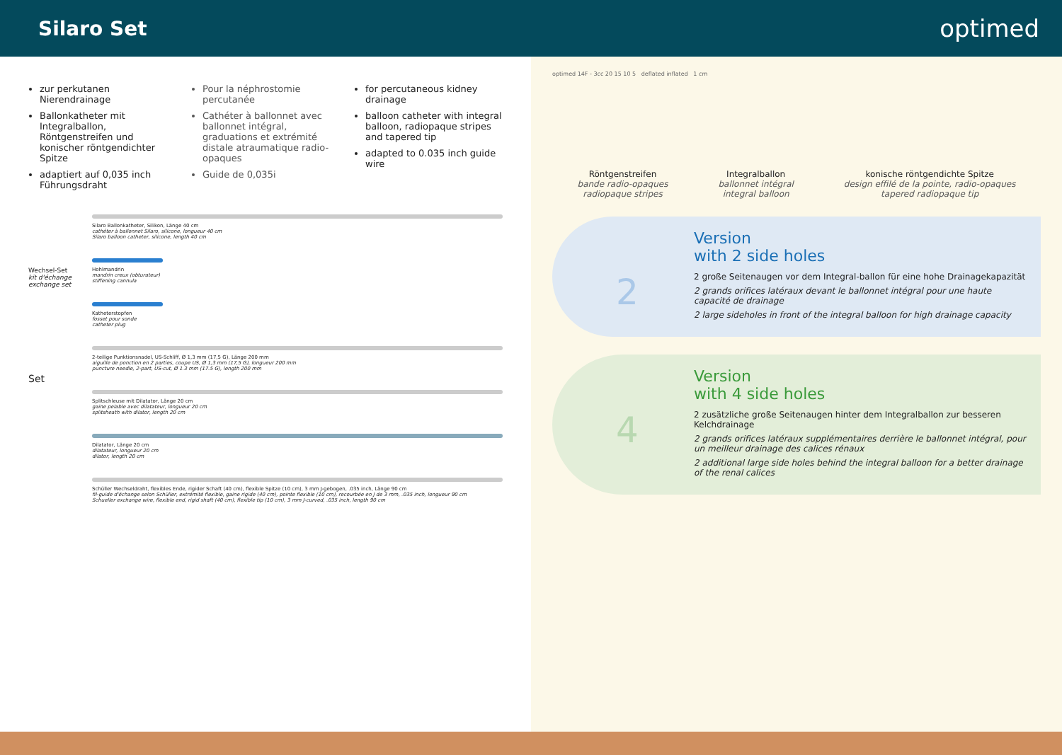Silaro Set
optimed
zur perkutanen Nierendrainage
Ballonkatheter mit Integralballon, Röntgenstreifen und konischer röntgendichter Spitze
adaptiert auf 0,035 inch Führungsdraht
Pour la néphrostomie percutanée
Cathéter à ballonnet avec ballonnet intégral, graduations et extrémité distale atraumatique radio-opaques
Guide de 0,035i
for percutaneous kidney drainage
balloon catheter with integral balloon, radiopaque stripes and tapered tip
adapted to 0.035 inch guide wire
Wechsel-Set
kit d'échange exchange set
Set
Silaro Ballonkatheter, Silikon, Länge 40 cm
cathéter à ballonnet Silaro, silicone, longueur 40 cm
Silaro balloon catheter, silicone, length 40 cm
Hohlmandrin
mandrin creux (obturateur)
stiffening cannula
Katheterstopfen
fosset pour sonde
catheter plug
2-teilige Punktionsnadel, US-Schliff, Ø 1,3 mm (17,5 G), Länge 200 mm
aiguille de ponction en 2 parties, coupe US, Ø 1,3 mm (17,5 G), longueur 200 mm
puncture needle, 2-part, US-cut, Ø 1.3 mm (17.5 G), length 200 mm
Splitschleuse mit Dilatator, Länge 20 cm
gaine pelable avec dilatateur, longueur 20 cm
splitsheath with dilator, length 20 cm
Dilatator, Länge 20 cm
dilatateur, longueur 20 cm
dilator, length 20 cm
Schüller Wechseldraht, flexibles Ende, rigider Schaft (40 cm), flexible Spitze (10 cm), 3 mm J-gebogen, .035 inch, Länge 90 cm
fil-guide d'échange selon Schüller, extrémité flexible, gaine rigide (40 cm), pointe flexible (10 cm), recourbée en J de 3 mm, .035 inch, longueur 90 cm
Schueller exchange wire, flexible end, rigid shaft (40 cm), flexible tip (10 cm), 3 mm J-curved, .035 inch, length 90 cm
optimed 14F - 3cc 20 15 10 5 deflated inflated 1 cm
Röntgenstreifen
bande radio-opaques
radiopaque stripes
Integralballon
ballonnet intégral
integral balloon
konische röntgendichte Spitze
design effilé de la pointe, radio-opaques
tapered radiopaque tip
Version
with 2 side holes
2
2 große Seitenaugen vor dem Integral-ballon für eine hohe Drainagekapazität
2 grands orifices latéraux devant le ballonnet intégral pour une haute capacité de drainage
2 large sideholes in front of the integral balloon for high drainage capacity
Version
with 4 side holes
4
2 zusätzliche große Seitenaugen hinter dem Integralballon zur besseren Kelchdrainage
2 grands orifices latéraux supplémentaires derrière le ballonnet intégral, pour un meilleur drainage des calices rénaux
2 additional large side holes behind the integral balloon for a better drainage of the renal calices